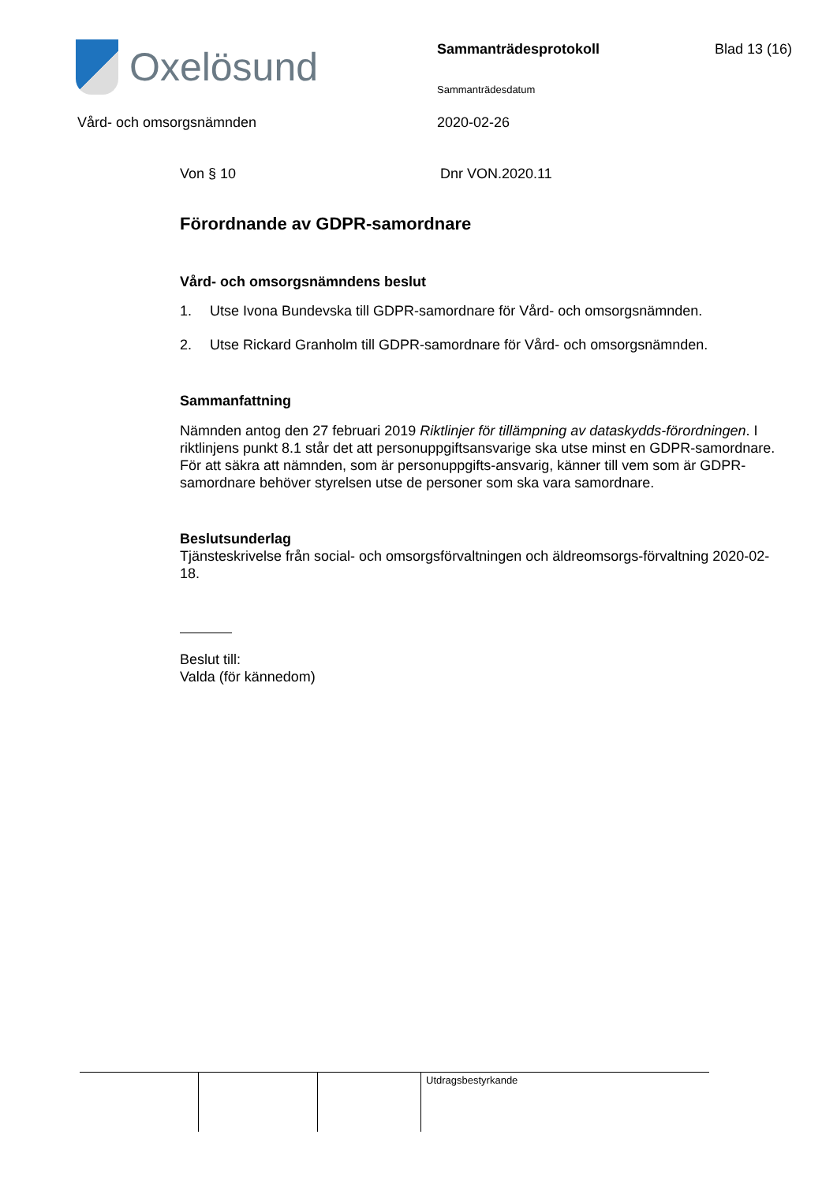Oxelösund Sammanträdesprotokoll Blad 13 (16)
Sammanträdesdatum
Vård- och omsorgsnämnden 2020-02-26
Von § 10 Dnr VON.2020.11
Förordnande av GDPR-samordnare
Vård- och omsorgsnämndens beslut
1. Utse Ivona Bundevska till GDPR-samordnare för Vård- och omsorgsnämnden.
2. Utse Rickard Granholm till GDPR-samordnare för Vård- och omsorgsnämnden.
Sammanfattning
Nämnden antog den 27 februari 2019 Riktlinjer för tillämpning av dataskydds-förordningen. I riktlinjens punkt 8.1 står det att personuppgiftsansvarige ska utse minst en GDPR-samordnare. För att säkra att nämnden, som är personuppgifts-ansvarig, känner till vem som är GDPR-samordnare behöver styrelsen utse de personer som ska vara samordnare.
Beslutsunderlag
Tjänsteskrivelse från social- och omsorgsförvaltningen och äldreomsorgs-förvaltning 2020-02-18.
Beslut till:
Valda (för kännedom)
Utdragsbestyrkande